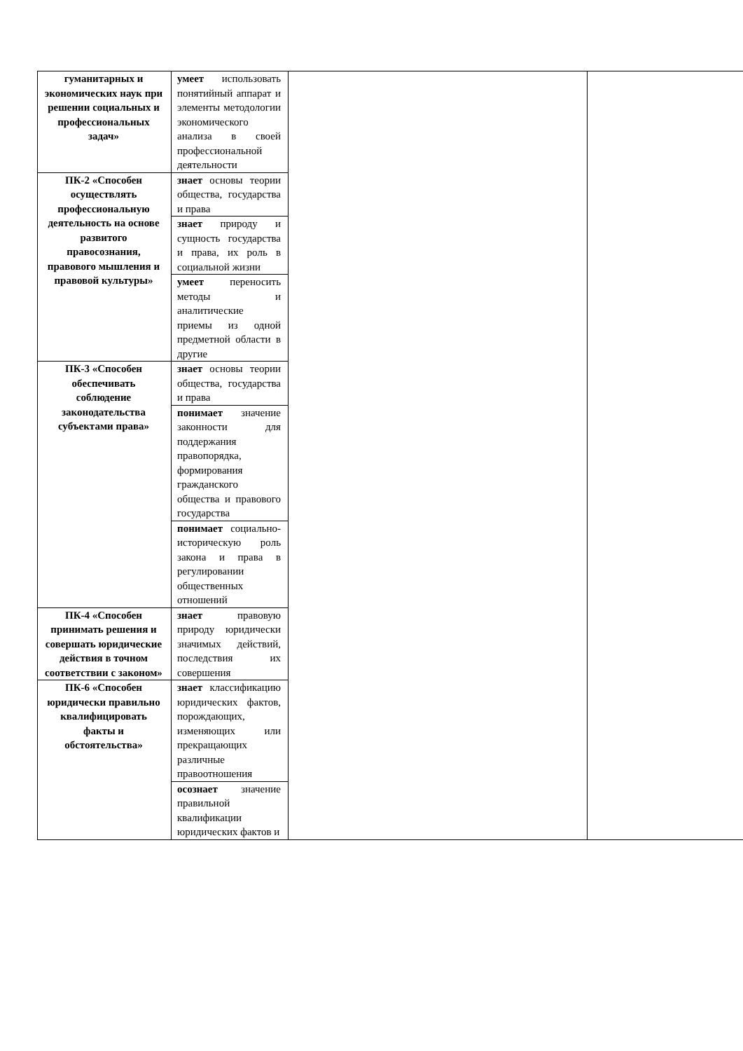| гуманитарных и экономических наук при решении социальных и профессиональных задач» | умеет использовать понятийный аппарат и элементы методологии экономического анализа в своей профессиональной деятельности | | |
| ПК-2 «Способен осуществлять профессиональную деятельность на основе развитого правосознания, правового мышления и правовой культуры» | знает основы теории общества, государства и права | | |
| | знает природу и сущность государства и права, их роль в социальной жизни | | |
| | умеет переносить методы и аналитические приемы из одной предметной области в другие | | |
| ПК-3 «Способен обеспечивать соблюдение законодательства субъектами права» | знает основы теории общества, государства и права | | |
| | понимает значение законности для поддержания правопорядка, формирования гражданского общества и правового государства | | |
| | понимает социально-историческую роль закона и права в регулировании общественных отношений | | |
| ПК-4 «Способен принимать решения и совершать юридические действия в точном соответствии с законом» | знает правовую природу юридически значимых действий, последствия их совершения | | |
| ПК-6 «Способен юридически правильно квалифицировать факты и обстоятельства» | знает классификацию юридических фактов, порождающих, изменяющих или прекращающих различные правоотношения | | |
| | осознает значение правильной квалификации юридических фактов и | | |